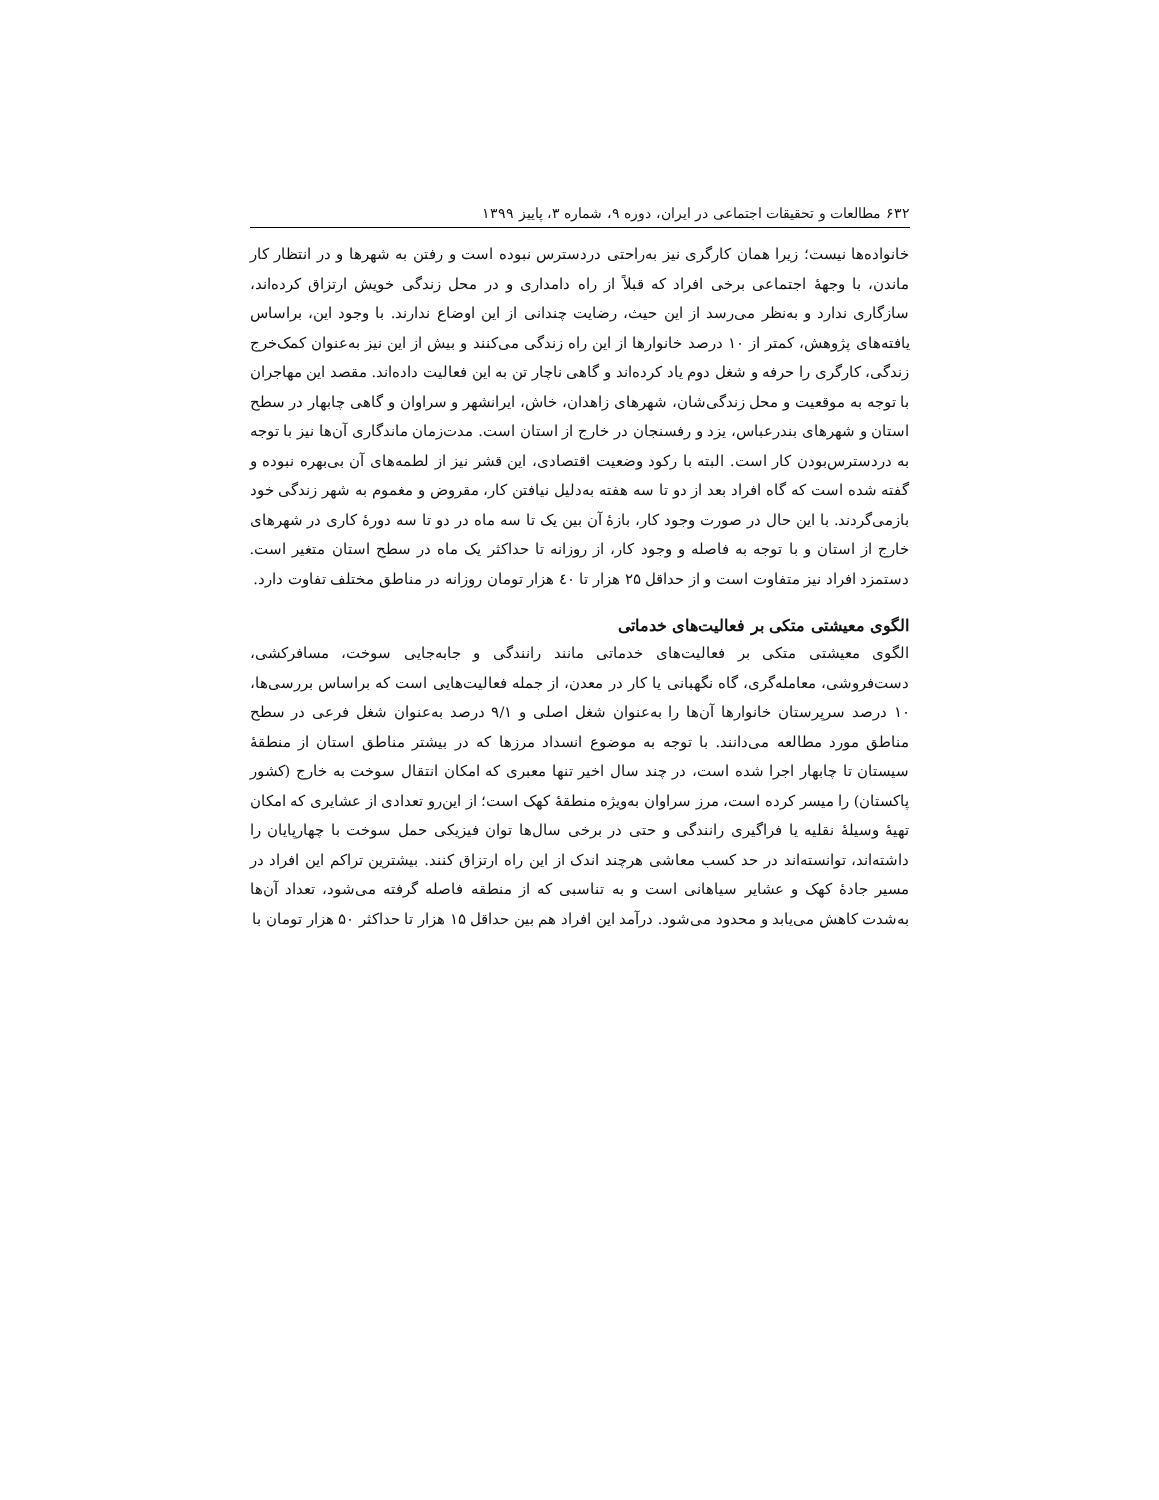۶۳۲ مطالعات و تحقیقات اجتماعی در ایران، دوره ۹، شماره ۳، پاییز ۱۳۹۹
خانواده‌ها نیست؛ زیرا همان کارگری نیز به‌راحتی دردسترس نبوده است و رفتن به شهرها و در انتظار کار ماندن، با وجههٔ اجتماعی برخی افراد که قبلاً از راه دامداری و در محل زندگی خویش ارتزاق کرده‌اند، سازگاری ندارد و به‌نظر می‌رسد از این حیث، رضایت چندانی از این اوضاع ندارند. با وجود این، براساس یافته‌های پژوهش، کمتر از ۱۰ درصد خانوارها از این راه زندگی می‌کنند و بیش از این نیز به‌عنوان کمک‌خرج زندگی، کارگری را حرفه و شغل دوم یاد کرده‌اند و گاهی ناچار تن به این فعالیت داده‌اند. مقصد این مهاجران با توجه به موقعیت و محل زندگی‌شان، شهرهای زاهدان، خاش، ایرانشهر و سراوان و گاهی چابهار در سطح استان و شهرهای بندرعباس، یزد و رفسنجان در خارج از استان است. مدت‌زمان ماندگاری آن‌ها نیز با توجه به دردسترس‌بودن کار است. البته با رکود وضعیت اقتصادی، این قشر نیز از لطمه‌های آن بی‌بهره نبوده و گفته شده است که گاه افراد بعد از دو تا سه هفته به‌دلیل نیافتن کار، مقروض و مغموم به شهر زندگی خود بازمی‌گردند. با این حال در صورت وجود کار، بازهٔ آن بین یک تا سه ماه در دو تا سه دورهٔ کاری در شهرهای خارج از استان و با توجه به فاصله و وجود کار، از روزانه تا حداکثر یک ماه در سطح استان متغیر است. دستمزد افراد نیز متفاوت است و از حداقل ۲۵ هزار تا ٤۰ هزار تومان روزانه در مناطق مختلف تفاوت دارد.
الگوی معیشتی متکی بر فعالیت‌های خدماتی
الگوی معیشتی متکی بر فعالیت‌های خدماتی مانند رانندگی و جابه‌جایی سوخت، مسافرکشی، دست‌فروشی، معامله‌گری، گاه نگهبانی یا کار در معدن، از جمله فعالیت‌هایی است که براساس بررسی‌ها، ۱۰ درصد سرپرستان خانوارها آن‌ها را به‌عنوان شغل اصلی و ۹/۱ درصد به‌عنوان شغل فرعی در سطح مناطق مورد مطالعه می‌دانند. با توجه به موضوع انسداد مرزها که در بیشتر مناطق استان از منطقهٔ سیستان تا چابهار اجرا شده است، در چند سال اخیر تنها معبری که امکان انتقال سوخت به خارج (کشور پاکستان) را میسر کرده است، مرز سراوان به‌ویژه منطقهٔ کهک است؛ از این‌رو تعدادی از عشایری که امکان تهیهٔ وسیلهٔ نقلیه یا فراگیری رانندگی و حتی در برخی سال‌ها توان فیزیکی حمل سوخت با چهارپایان را داشته‌اند، توانسته‌اند در حد کسب معاشی هرچند اندک از این راه ارتزاق کنند. بیشترین تراکم این افراد در مسیر جادهٔ کهک و عشایر سیاهانی است و به تناسبی که از منطقه فاصله گرفته می‌شود، تعداد آن‌ها به‌شدت کاهش می‌یابد و محدود می‌شود. درآمد این افراد هم بین حداقل ۱۵ هزار تا حداکثر ۵۰ هزار تومان با